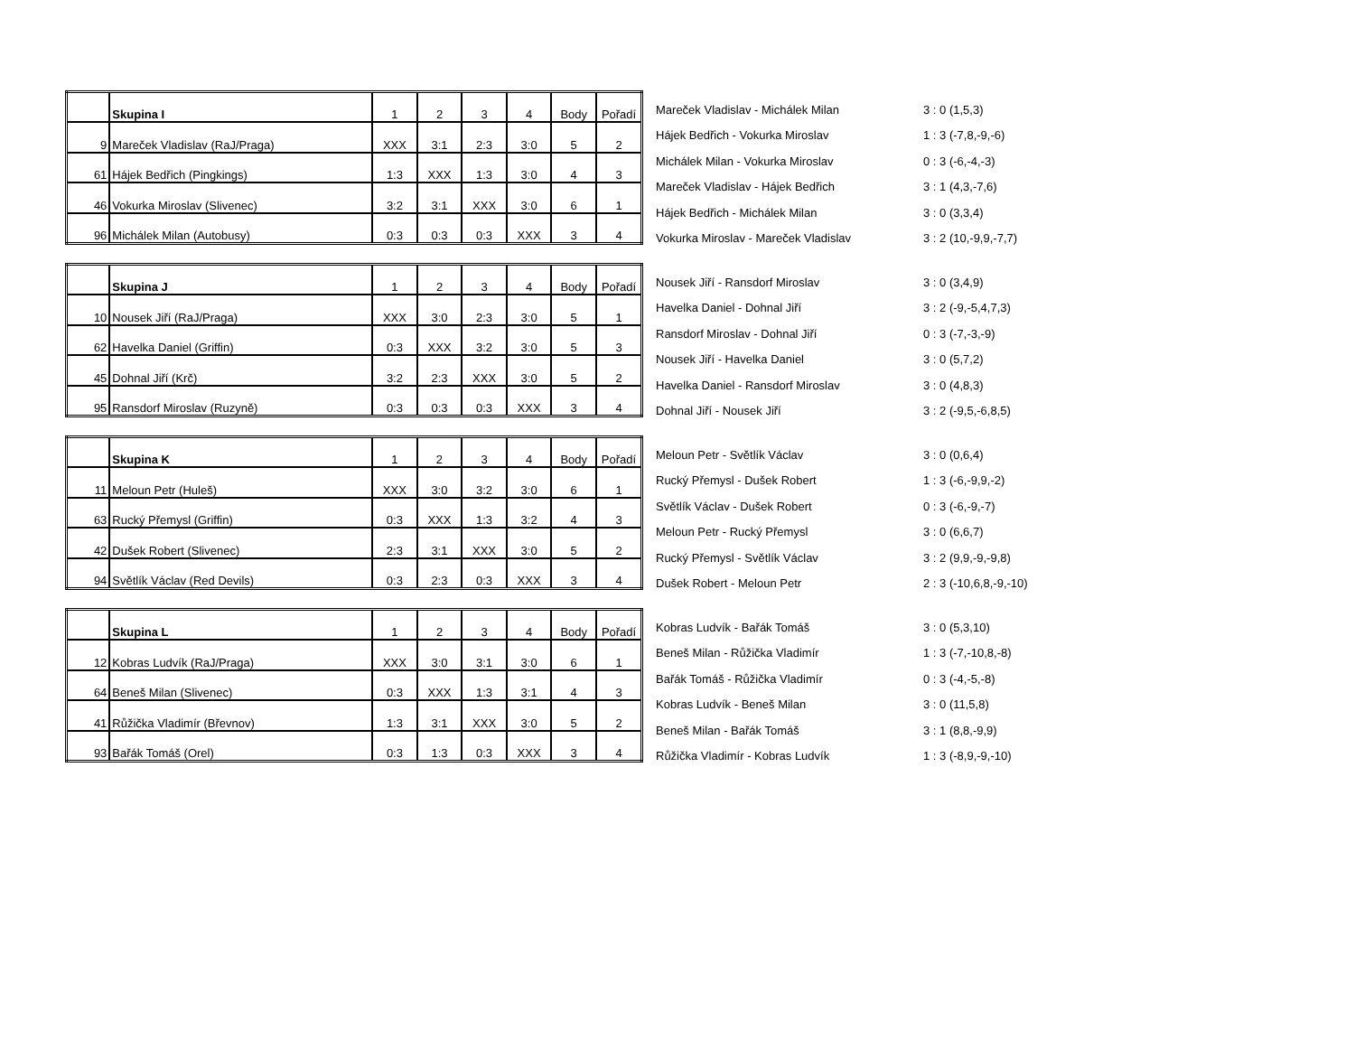| | Skupina I | 1 | 2 | 3 | 4 | Body | Pořadí |
| 9 | Mareček Vladislav (RaJ/Praga) | XXX | 3:1 | 2:3 | 3:0 | 5 | 2 |
| 61 | Hájek Bedřich (Pingkings) | 1:3 | XXX | 1:3 | 3:0 | 4 | 3 |
| 46 | Vokurka Miroslav (Slivenec) | 3:2 | 3:1 | XXX | 3:0 | 6 | 1 |
| 96 | Michálek Milan (Autobusy) | 0:3 | 0:3 | 0:3 | XXX | 3 | 4 |
| Mareček Vladislav - Michálek Milan | 3 : 0 (1,5,3) |
| Hájek Bedřich - Vokurka Miroslav | 1 : 3 (-7,8,-9,-6) |
| Michálek Milan - Vokurka Miroslav | 0 : 3 (-6,-4,-3) |
| Mareček Vladislav - Hájek Bedřich | 3 : 1 (4,3,-7,6) |
| Hájek Bedřich - Michálek Milan | 3 : 0 (3,3,4) |
| Vokurka Miroslav - Mareček Vladislav | 3 : 2 (10,-9,9,-7,7) |
| | Skupina J | 1 | 2 | 3 | 4 | Body | Pořadí |
| 10 | Nousek Jiří (RaJ/Praga) | XXX | 3:0 | 2:3 | 3:0 | 5 | 1 |
| 62 | Havelka Daniel (Griffin) | 0:3 | XXX | 3:2 | 3:0 | 5 | 3 |
| 45 | Dohnal Jiří (Krč) | 3:2 | 2:3 | XXX | 3:0 | 5 | 2 |
| 95 | Ransdorf Miroslav (Ruzyně) | 0:3 | 0:3 | 0:3 | XXX | 3 | 4 |
| Nousek Jiří - Ransdorf Miroslav | 3 : 0 (3,4,9) |
| Havelka Daniel - Dohnal Jiří | 3 : 2 (-9,-5,4,7,3) |
| Ransdorf Miroslav - Dohnal Jiří | 0 : 3 (-7,-3,-9) |
| Nousek Jiří - Havelka Daniel | 3 : 0 (5,7,2) |
| Havelka Daniel - Ransdorf Miroslav | 3 : 0 (4,8,3) |
| Dohnal Jiří - Nousek Jiří | 3 : 2 (-9,5,-6,8,5) |
| | Skupina K | 1 | 2 | 3 | 4 | Body | Pořadí |
| 11 | Meloun Petr (Huleš) | XXX | 3:0 | 3:2 | 3:0 | 6 | 1 |
| 63 | Rucký Přemysl (Griffin) | 0:3 | XXX | 1:3 | 3:2 | 4 | 3 |
| 42 | Dušek Robert (Slivenec) | 2:3 | 3:1 | XXX | 3:0 | 5 | 2 |
| 94 | Světlík Václav (Red Devils) | 0:3 | 2:3 | 0:3 | XXX | 3 | 4 |
| Meloun Petr - Světlík Václav | 3 : 0 (0,6,4) |
| Rucký Přemysl - Dušek Robert | 1 : 3 (-6,-9,9,-2) |
| Světlík Václav - Dušek Robert | 0 : 3 (-6,-9,-7) |
| Meloun Petr - Rucký Přemysl | 3 : 0 (6,6,7) |
| Rucký Přemysl - Světlík Václav | 3 : 2 (9,9,-9,-9,8) |
| Dušek Robert - Meloun Petr | 2 : 3 (-10,6,8,-9,-10) |
| | Skupina L | 1 | 2 | 3 | 4 | Body | Pořadí |
| 12 | Kobras Ludvík (RaJ/Praga) | XXX | 3:0 | 3:1 | 3:0 | 6 | 1 |
| 64 | Beneš Milan (Slivenec) | 0:3 | XXX | 1:3 | 3:1 | 4 | 3 |
| 41 | Růžička Vladimír (Břevnov) | 1:3 | 3:1 | XXX | 3:0 | 5 | 2 |
| 93 | Bařák Tomáš (Orel) | 0:3 | 1:3 | 0:3 | XXX | 3 | 4 |
| Kobras Ludvík - Bařák Tomáš | 3 : 0 (5,3,10) |
| Beneš Milan - Růžička Vladimír | 1 : 3 (-7,-10,8,-8) |
| Bařák Tomáš - Růžička Vladimír | 0 : 3 (-4,-5,-8) |
| Kobras Ludvík - Beneš Milan | 3 : 0 (11,5,8) |
| Beneš Milan - Bařák Tomáš | 3 : 1 (8,8,-9,9) |
| Růžička Vladimír - Kobras Ludvík | 1 : 3 (-8,9,-9,-10) |